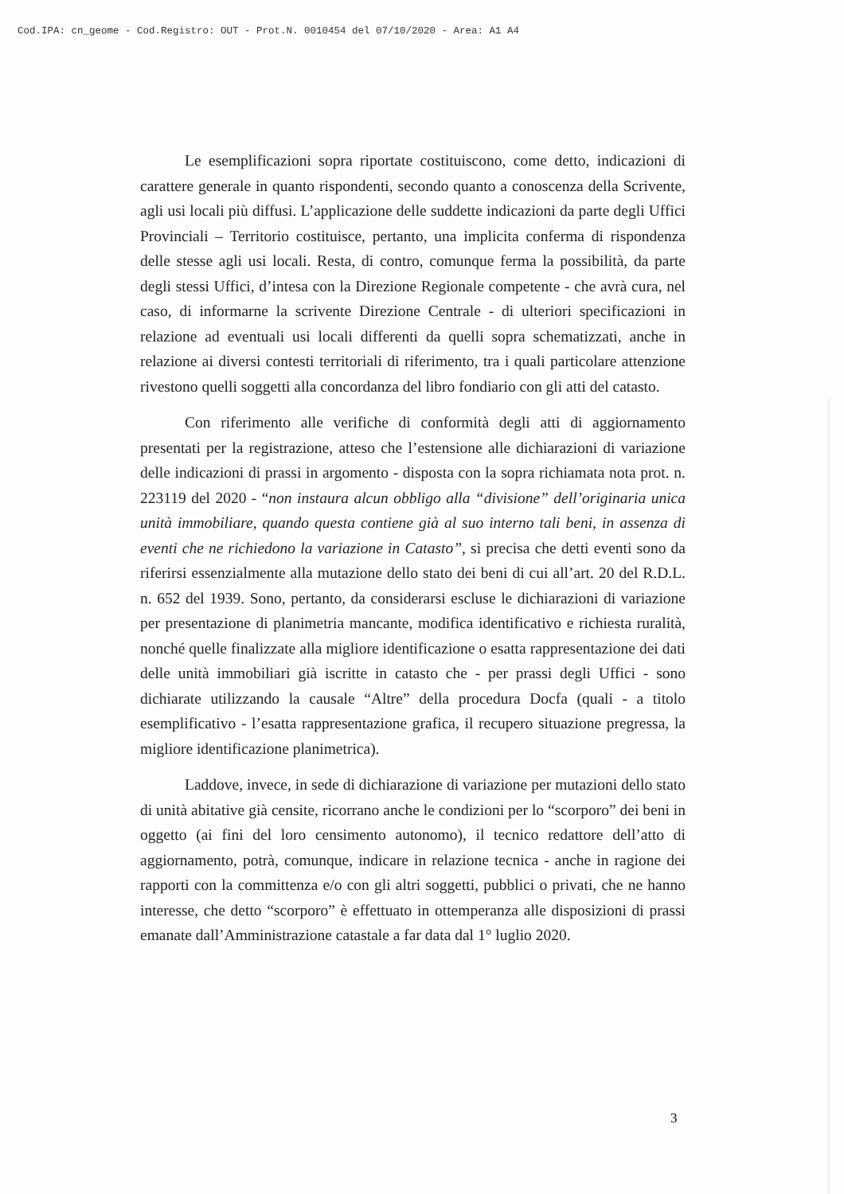Cod.IPA: cn_geome - Cod.Registro: OUT - Prot.N. 0010454 del 07/10/2020 - Area: A1 A4
Le esemplificazioni sopra riportate costituiscono, come detto, indicazioni di carattere generale in quanto rispondenti, secondo quanto a conoscenza della Scrivente, agli usi locali più diffusi. L’applicazione delle suddette indicazioni da parte degli Uffici Provinciali – Territorio costituisce, pertanto, una implicita conferma di rispondenza delle stesse agli usi locali. Resta, di contro, comunque ferma la possibilità, da parte degli stessi Uffici, d’intesa con la Direzione Regionale competente - che avrà cura, nel caso, di informarne la scrivente Direzione Centrale - di ulteriori specificazioni in relazione ad eventuali usi locali differenti da quelli sopra schematizzati, anche in relazione ai diversi contesti territoriali di riferimento, tra i quali particolare attenzione rivestono quelli soggetti alla concordanza del libro fondiario con gli atti del catasto.
Con riferimento alle verifiche di conformità degli atti di aggiornamento presentati per la registrazione, atteso che l’estensione alle dichiarazioni di variazione delle indicazioni di prassi in argomento - disposta con la sopra richiamata nota prot. n. 223119 del 2020 - “non instaura alcun obbligo alla “divisione” dell’originaria unica unità immobiliare, quando questa contiene già al suo interno tali beni, in assenza di eventi che ne richiedono la variazione in Catasto”, si precisa che detti eventi sono da riferirsi essenzialmente alla mutazione dello stato dei beni di cui all’art. 20 del R.D.L. n. 652 del 1939. Sono, pertanto, da considerarsi escluse le dichiarazioni di variazione per presentazione di planimetria mancante, modifica identificativo e richiesta ruralità, nonché quelle finalizzate alla migliore identificazione o esatta rappresentazione dei dati delle unità immobiliari già iscritte in catasto che - per prassi degli Uffici - sono dichiarate utilizzando la causale “Altre” della procedura Docfa (quali - a titolo esemplificativo - l’esatta rappresentazione grafica, il recupero situazione pregressa, la migliore identificazione planimetrica).
Laddove, invece, in sede di dichiarazione di variazione per mutazioni dello stato di unità abitative già censite, ricorrano anche le condizioni per lo “scorporo” dei beni in oggetto (ai fini del loro censimento autonomo), il tecnico redattore dell’atto di aggiornamento, potrà, comunque, indicare in relazione tecnica - anche in ragione dei rapporti con la committenza e/o con gli altri soggetti, pubblici o privati, che ne hanno interesse, che detto “scorporo” è effettuato in ottemperanza alle disposizioni di prassi emanate dall’Amministrazione catastale a far data dal 1° luglio 2020.
3